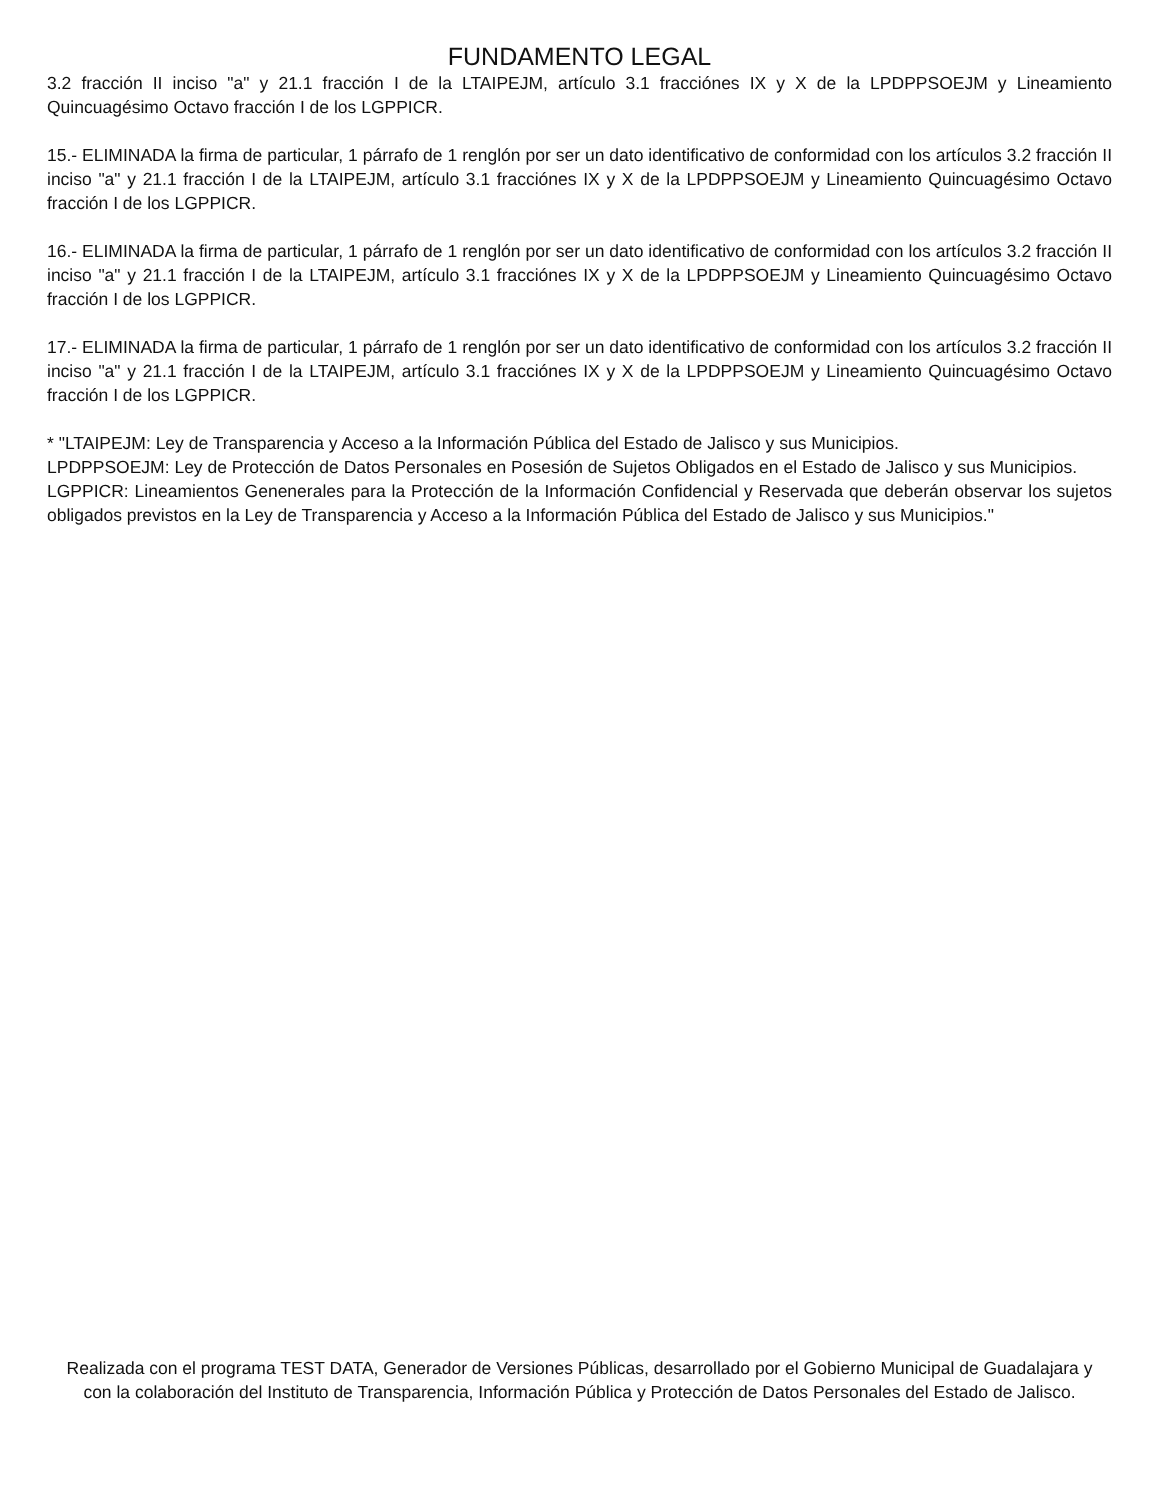FUNDAMENTO LEGAL
3.2 fracción II inciso "a" y 21.1 fracción I de la LTAIPEJM, artículo 3.1 fracciónes IX y X de la LPDPPSOEJM y Lineamiento Quincuagésimo Octavo fracción I de los LGPPICR.
15.- ELIMINADA la firma de particular, 1 párrafo de 1 renglón por ser un dato identificativo de conformidad con los artículos 3.2 fracción II inciso "a" y 21.1 fracción I de la LTAIPEJM, artículo 3.1 fracciónes IX y X de la LPDPPSOEJM y Lineamiento Quincuagésimo Octavo fracción I de los LGPPICR.
16.- ELIMINADA la firma de particular, 1 párrafo de 1 renglón por ser un dato identificativo de conformidad con los artículos 3.2 fracción II inciso "a" y 21.1 fracción I de la LTAIPEJM, artículo 3.1 fracciónes IX y X de la LPDPPSOEJM y Lineamiento Quincuagésimo Octavo fracción I de los LGPPICR.
17.- ELIMINADA la firma de particular, 1 párrafo de 1 renglón por ser un dato identificativo de conformidad con los artículos 3.2 fracción II inciso "a" y 21.1 fracción I de la LTAIPEJM, artículo 3.1 fracciónes IX y X de la LPDPPSOEJM y Lineamiento Quincuagésimo Octavo fracción I de los LGPPICR.
* "LTAIPEJM: Ley de Transparencia y Acceso a la Información Pública del Estado de Jalisco y sus Municipios.
LPDPPSOEJM: Ley de Protección de Datos Personales en Posesión de Sujetos Obligados en el Estado de Jalisco y sus Municipios.
LGPPICR: Lineamientos Genenerales para la Protección de la Información Confidencial y Reservada que deberán observar los sujetos obligados previstos en la Ley de Transparencia y Acceso a la Información Pública del Estado de Jalisco y sus Municipios."
Realizada con el programa TEST DATA, Generador de Versiones Públicas, desarrollado por el Gobierno Municipal de Guadalajara y con la colaboración del Instituto de Transparencia, Información Pública y Protección de Datos Personales del Estado de Jalisco.